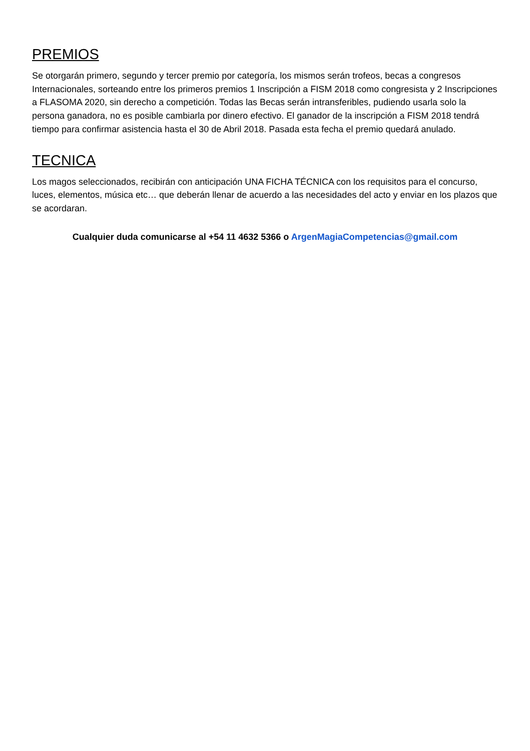PREMIOS
Se otorgarán primero, segundo y tercer premio por categoría, los mismos serán trofeos, becas a congresos Internacionales, sorteando entre los primeros premios 1 Inscripción a FISM 2018 como congresista y 2 Inscripciones a FLASOMA 2020, sin derecho a competición. Todas las Becas serán intransferibles, pudiendo usarla solo la persona ganadora, no es posible cambiarla por dinero efectivo. El ganador de la inscripción a FISM 2018 tendrá tiempo para confirmar asistencia hasta el 30 de Abril 2018. Pasada esta fecha el premio quedará anulado.
TECNICA
Los magos seleccionados, recibirán con anticipación UNA FICHA TÉCNICA con los requisitos para el concurso, luces, elementos, música etc… que deberán llenar de acuerdo a las necesidades del acto y enviar en los plazos que se acordaran.
Cualquier duda comunicarse al +54 11 4632 5366 o ArgenMagiaCompetencias@gmail.com